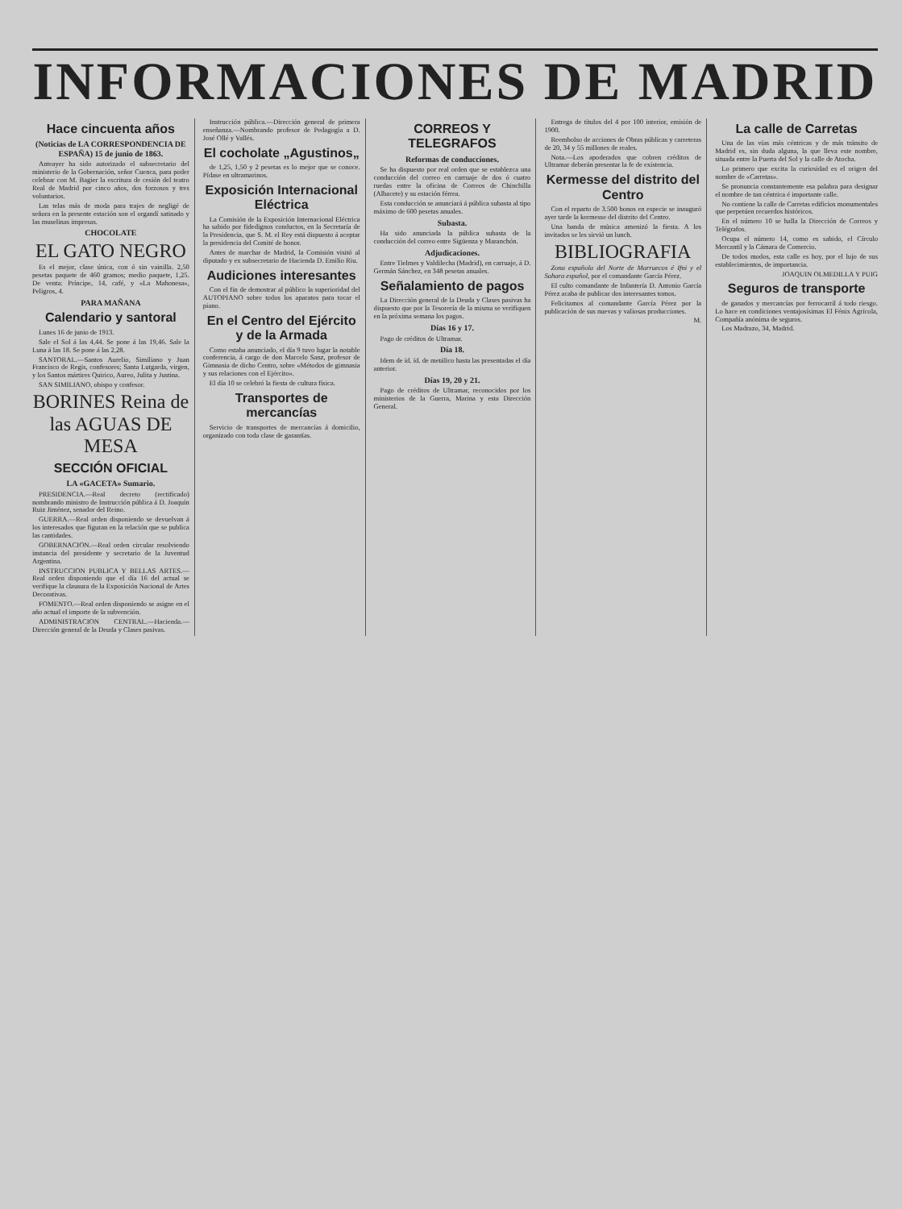INFORMACIONES DE MADRID
Hace cincuenta años
(Noticias de LA CORRESPONDENCIA DE ESPAÑA) 15 de junio de 1863.
Anteayer ha sido autorizado el subsecretario del ministerio de la Gobernación, señor Cuenca, para poder celebrar con M. Bagier la escritura de cesión del teatro Real de Madrid por cinco años, dos forzosos y tres voluntarios.
Las telas más de moda para trajes de negligé de señora en la presente estación son el organdí satinado y las muselinas impresas.
CHOCOLATE
EL GATO NEGRO
Es el mejor, clase única, con ó sin vainilla. 2,50 pesetas paquete de 460 gramos; medio paquete, 1,25. De venta: Príncipe, 14, café, y «La Mahonesa», Peligros, 4.
PARA MAÑANA
Calendario y santoral
Lunes 16 de junio de 1913.
Sale el Sol á las 4,44. Se pone á las 19,46. Sale la Luna á las 18. Se pone á las 2,28.
SANTORAL.—Santos Aurelio, Similiano y Juan Francisco de Regis, confesores; Santa Lutgarda, virgen, y los Santos mártires Quirico, Aureo, Julita y Justina.
SAN SIMILIANO, obispo y confesor.
BORINES Reina de las AGUAS DE MESA
SECCIÓN OFICIAL
LA «GACETA» Sumario.
PRESIDENCIA.—Real decreto (rectificado) nombrando ministro de Instrucción pública á D. Joaquín Ruiz Jiménez, senador del Reino.
GUERRA.—Real orden disponiendo se devuelvan á los interesados que figuran en la relación que se publica las cantidades.
GOBERNACION.—Real orden circular resolviendo instancia del presidente y secretario de la Juventud Argentina.
INSTRUCCION PUBLICA Y BELLAS ARTES.—Real orden disponiendo que el día 16 del actual se verifique la clausura de la Exposición Nacional de Artes Decorativas.
FOMENTO.—Real orden disponiendo se asigne en el año actual el importe de la subvención.
ADMINISTRACION CENTRAL.—Hacienda.—Dirección general de la Deuda y Clases pasivas.
Instrucción pública.—Dirección general de primera enseñanza.—Nombrando profesor de Pedagogía a D. José Ollé y Vallés.
El cocholate „Agustinos„
de 1,25, 1,50 y 2 pesetas es lo mejor que se conoce. Pídase en ultramarinos.
Exposición Internacional Eléctrica
La Comisión de la Exposición Internacional Eléctrica ha sabido por fidedignos conductos, en la Secretaría de la Presidencia, que S. M. el Rey está dispuesto á aceptar la presidencia del Comité de honor.
Antes de marchar de Madrid, la Comisión visitó al diputado y ex subsecretario de Hacienda D. Emilio Riu.
Audiciones interesantes
Con el fin de demostrar al público la superioridad del AUTOPIANO sobre todos los aparatos para tocar el piano.
En el Centro del Ejército y de la Armada
Como estaba anunciado, el día 9 tuvo lugar la notable conferencia, á cargo de don Marcelo Sanz, profesor de Gimnasia de dicho Centro, sobre «Métodos de gimnasia y sus relaciones con el Ejército».
El día 10 se celebró la fiesta de cultura física.
Transportes de mercancías
Servicio de transportes de mercancías á domicilio, organizado con toda clase de garantías.
CORREOS Y TELEGRAFOS
Reformas de conducciones.
Se ha dispuesto por real orden que se establezca una conducción del correo en carruaje de dos ó cuatro ruedas entre la oficina de Correos de Chinchilla (Albacete) y su estación férrea.
Esta conducción se anunciará á pública subasta al tipo máximo de 600 pesetas anuales.
Subasta.
Ha sido anunciada la pública subasta de la conducción del correo entre Sigüenza y Maranchón.
Adjudicaciones.
Entre Tielmes y Valdilecha (Madrid), en carruaje, á D. Germán Sánchez, en 348 pesetas anuales.
Señalamiento de pagos
La Dirección general de la Deuda y Clases pasivas ha dispuesto que por la Tesorería de la misma se verifiquen en la próxima semana los pagos.
Días 16 y 17.
Pago de créditos de Ultramar.
Día 18.
Idem de íd. íd. de metálico hasta las presentadas el día anterior.
Días 19, 20 y 21.
Pago de créditos de Ultramar, reconocidos por los ministerios de la Guerra, Marina y esta Dirección General.
Entrega de títulos del 4 por 100 interior, emisión de 1900.
Reembolso de acciones de Obras públicas y carreteras de 20, 34 y 55 millones de reales.
Nota.—Los apoderados que cobren créditos de Ultramar deberán presentar la fe de existencia.
Kermesse del distrito del Centro
Con el reparto de 3.500 bonos en especie se inauguró ayer tarde la kermesse del distrito del Centro.
Una banda de música amenizó la fiesta. A los invitados se les sirvió un lunch.
BIBLIOGRAFIA
Zona española del Norte de Marruecos é Ifni y el Sahara español, por el comandante García Pérez.
El culto comandante de Infantería D. Antonio García Pérez acaba de publicar dos interesantes tomos.
Felicitamos al comandante García Pérez por la publicación de sus nuevas y valiosas producciones.
M.
La calle de Carretas
Una de las vías más céntricas y de más tránsito de Madrid es, sin duda alguna, la que lleva este nombre, situada entre la Puerta del Sol y la calle de Atocha.
Lo primero que excita la curiosidad es el origen del nombre de «Carretas».
Se pronuncia constantemente esa palabra para designar el nombre de tan céntrica é importante calle.
No contiene la calle de Carretas edificios monumentales que perpetúen recuerdos históricos.
En el número 10 se halla la Dirección de Correos y Telégrafos.
Ocupa el número 14, como es sabido, el Círculo Mercantil y la Cámara de Comercio.
De todos modos, esta calle es hoy, por el lujo de sus establecimientos, de importancia.
JOAQUIN OLMEDILLA Y PUIG
Seguros de transporte
de ganados y mercancías por ferrocarril á todo riesgo. Lo hace en condiciones ventajosísimas El Fénix Agrícola, Compañía anónima de seguros.
Los Madrazo, 34, Madrid.